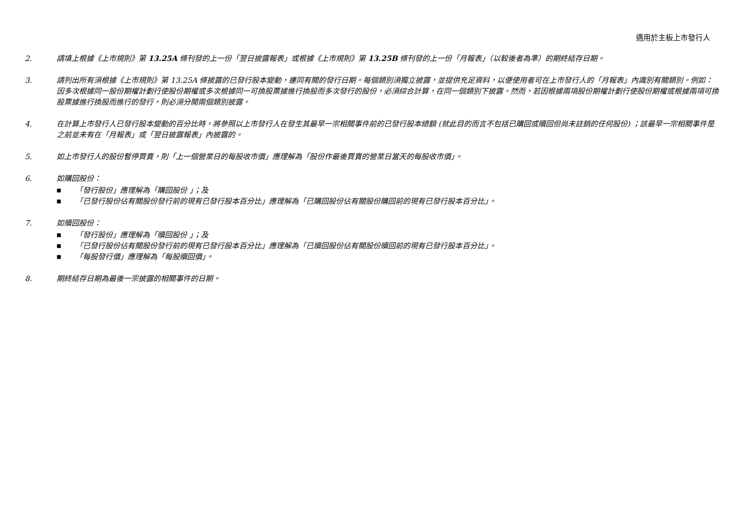適用於主板上市發行人
2. 請填上根據《上市規則》第 13.25A 條刊發的上一份「翌日披露報表」或根據《上市規則》第 13.25B 條刊發的上一份「月報表」（以較後者為準）的期終結存日期。
3. 請列出所有須根據《上市規則》第 13.25A 條披露的已發行股本變動，連同有關的發行日期。每個類別須獨立披露，並提供充足資料，以便使用者可在上市發行人的「月報表」內識別有關類別。例如：因多次根據同一股份期權計劃行使股份期權或多次根據同一可換股票據進行換股而多次發行的股份，必須綜合計算，在同一個類別下披露。然而，若因根據兩項股份期權計劃行使股份期權或根據兩項可換股票據進行換股而進行的發行，則必須分開兩個類別披露。
4. 在計算上市發行人已發行股本變動的百分比時，將參照以上市發行人在發生其最早一宗相關事件前的已發行股本總額 (就此目的而言不包括已購回或贖回但尚未註銷的任何股份) ；該最早一宗相關事件是之前並未有在「月報表」或「翌日披露報表」內披露的。
5. 如上市發行人的股份暫停買賣，則「上一個營業日的每股收市價」應理解為「股份作最後買賣的營業日當天的每股收市價」。
6. 如購回股份：
■ 「發行股份」應理解為「購回股份 」；及
■ 「已發行股份佔有關股份發行前的現有已發行股本百分比」應理解為「已購回股份佔有關股份購回前的現有已發行股本百分比」。
7. 如贖回股份：
■ 「發行股份」應理解為「贖回股份 」；及
■ 「已發行股份佔有關股份發行前的現有已發行股本百分比」應理解為「已贖回股份佔有關股份贖回前的現有已發行股本百分比」。
■ 「每股發行價」應理解為「每股贖回價」。
8. 期終結存日期為最後一宗披露的相關事件的日期。